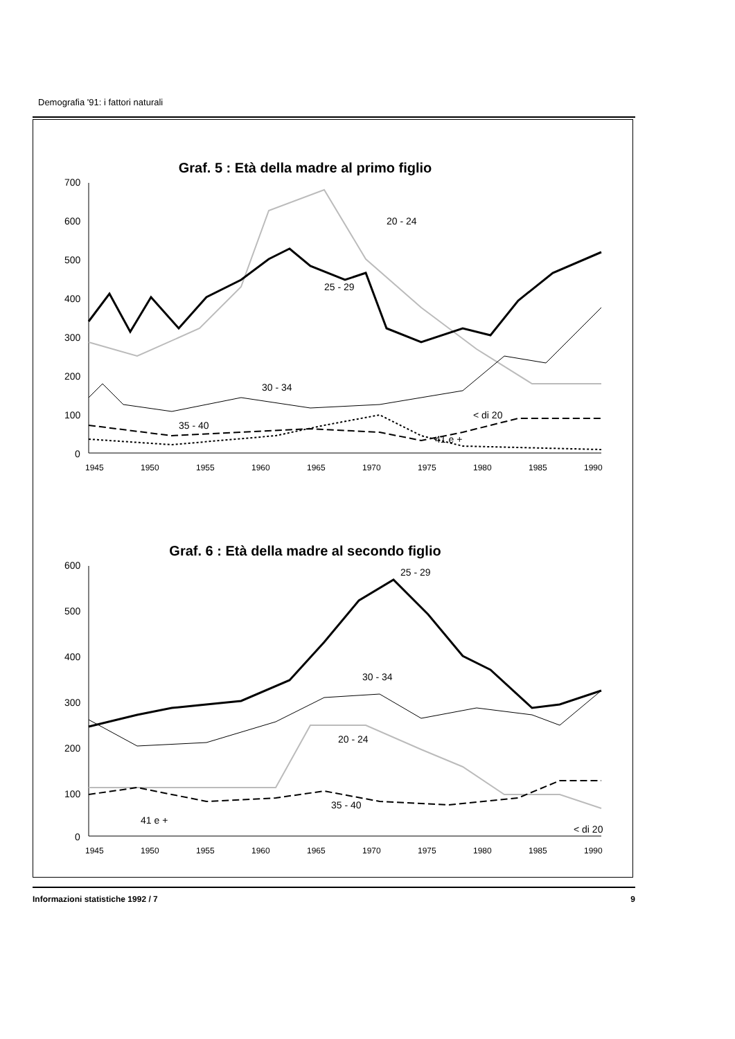Demografia '91: i fattori naturali
Graf. 5 : Età della madre al primo figlio
700
600
500
400
300
200
100
0
20 - 24
25 - 29
30 - 34
35 - 40
< di 20
41 e +
1945
1950
1955
1960
1965
1970
1975
1980
1985
1990
Graf. 6 : Età della madre al secondo figlio
600
500
400
300
200
100
0
25 - 29
30 - 34
20 - 24
35 - 40
41 e +
< di 20
1945
1950
1955
1960
1965
1970
1975
1980
1985
1990
Informazioni statistiche 1992 / 7 9